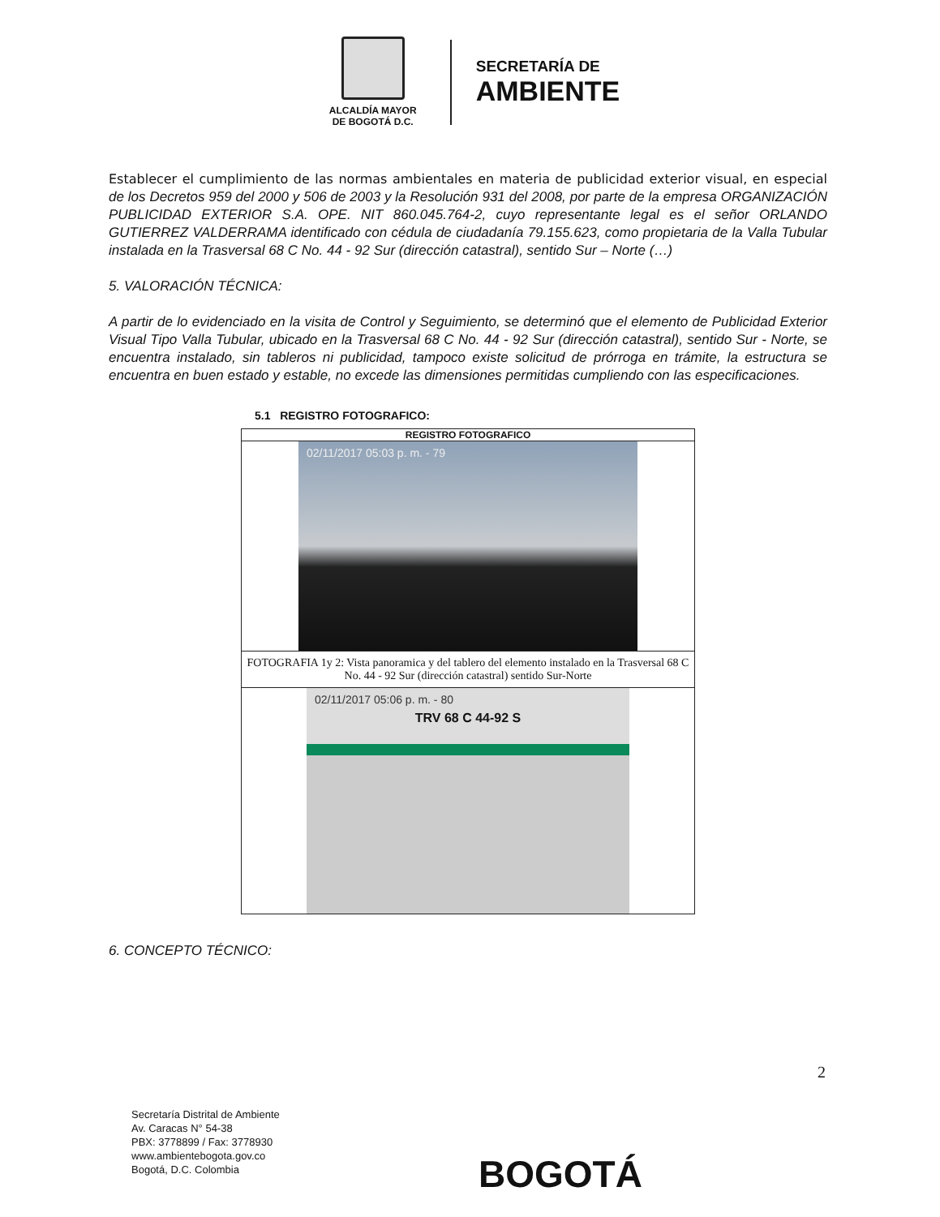ALCALDÍA MAYOR
DE BOGOTÁ D.C.
SECRETARÍA DE
AMBIENTE
Establecer el cumplimiento de las normas ambientales en materia de publicidad exterior visual, en especial de los Decretos 959 del 2000 y 506 de 2003 y la Resolución 931 del 2008, por parte de la empresa ORGANIZACIÓN PUBLICIDAD EXTERIOR S.A. OPE. NIT 860.045.764-2, cuyo representante legal es el señor ORLANDO GUTIERREZ VALDERRAMA identificado con cédula de ciudadanía 79.155.623, como propietaria de la Valla Tubular instalada en la Trasversal 68 C No. 44 - 92 Sur (dirección catastral), sentido Sur – Norte (…)
5. VALORACIÓN TÉCNICA:
A partir de lo evidenciado en la visita de Control y Seguimiento, se determinó que el elemento de Publicidad Exterior Visual Tipo Valla Tubular, ubicado en la Trasversal 68 C No. 44 - 92 Sur (dirección catastral), sentido Sur - Norte, se encuentra instalado, sin tableros ni publicidad, tampoco existe solicitud de prórroga en trámite, la estructura se encuentra en buen estado y estable, no excede las dimensiones permitidas cumpliendo con las especificaciones.
5.1 REGISTRO FOTOGRAFICO:
| REGISTRO FOTOGRAFICO |
| --- |
| 02/11/2017 05:03 p. m. - 79 |
| FOTOGRAFIA 1y 2: Vista panoramica y del tablero del elemento instalado en la Trasversal 68 C No. 44 - 92 Sur (dirección catastral) sentido Sur-Norte |
| 02/11/2017 05:06 p. m. - 80 TRV 68 C 44-92 S |
6. CONCEPTO TÉCNICO:
2
Secretaría Distrital de Ambiente
Av. Caracas N° 54-38
PBX: 3778899 / Fax: 3778930
www.ambientebogota.gov.co
Bogotá, D.C. Colombia
BOGOTÁ